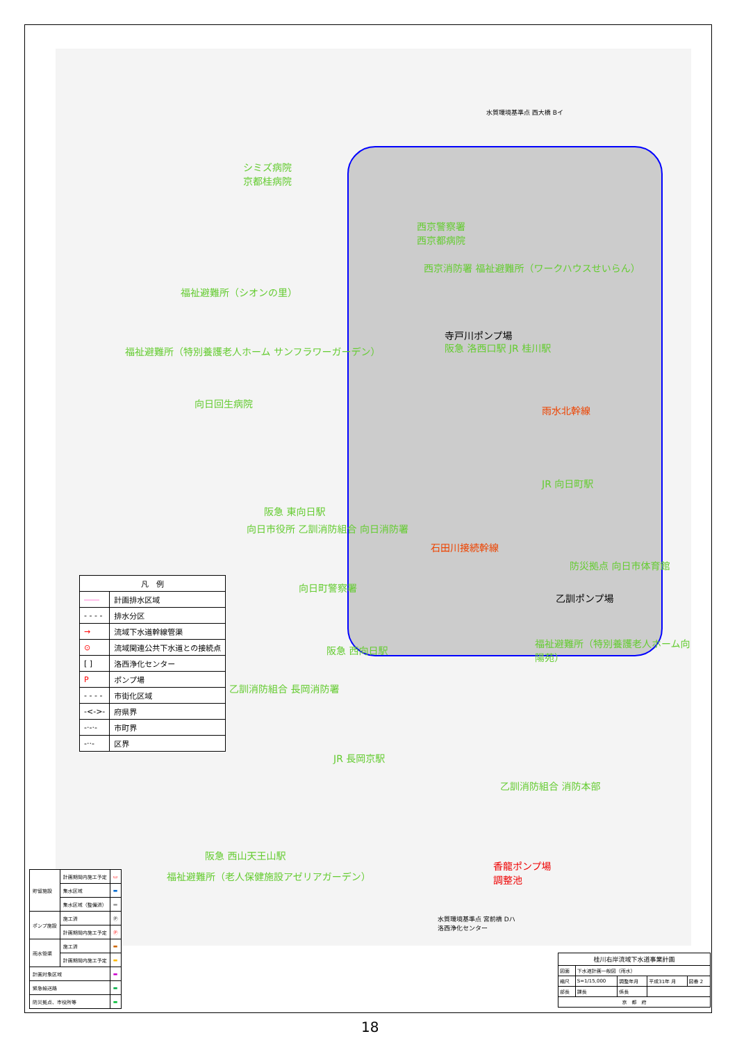シミズ病院
京都桂病院
西京警察署
西京都病院
西京消防署 福祉避難所（ワークハウスせいらん）
福祉避難所（シオンの里）
寺戸川ポンプ場
阪急 洛西口駅 JR 桂川駅
福祉避難所（特別養護老人ホーム サンフラワーガーデン）
向日回生病院
雨水北幹線
JR 向日町駅
阪急 東向日駅
向日市役所 乙訓消防組合 向日消防署
石田川接続幹線
防災拠点 向日市体育館
乙訓ポンプ場
向日町警察署
阪急 西向日駅
福祉避難所（特別養護老人ホーム向陽苑）
乙訓消防組合 長岡消防署
JR 長岡京駅
乙訓消防組合 消防本部
阪急 西山天王山駅
福祉避難所（老人保健施設アゼリアガーデン）
香龍ポンプ場
調整池
水質環境基準点 宮前橋 Dハ
洛西浄化センター
水質環境基準点 西大橋 Bイ
| 凡 例 | |
| ―― | 計画排水区域 |
| - - - - | 排水分区 |
| → | 流域下水道幹線管渠 |
| ⊙ | 流域関連公共下水道との接続点 |
| [ ] | 洛西浄化センター |
| P | ポンプ場 |
| - - - - | 市街化区域 |
| -<->- | 府県界 |
| -·-·- | 市町界 |
| -··- | 区界 |
| 貯留施設 | 計画期間内施工予定 | ▭ |
| | 集水区域 | ▬ |
| | 集水区域（整備済） | ▬ |
| ポンプ施設 | 施工済 | Ⓟ |
| | 計画期間内施工予定 | Ⓟ |
| 雨水管渠 | 施工済 | ▬ |
| | 計画期間内施工予定 | ▬ |
| 計画対象区域 | | ▬ |
| 緊急輸送路 | | ▬ |
| 防災拠点、市役所等 | | ▬ |
| 桂川右岸流域下水道事業計画 | | | | |
| 図面 | 下水道計画一般図（雨水） | | | |
| 縮尺 | S=1/15,000 | 調整年月 | 平成31年 月 | 図番 2 |
| 部長 | 課長 | 係長 | | |
| 京 都 府 | | | | |
18